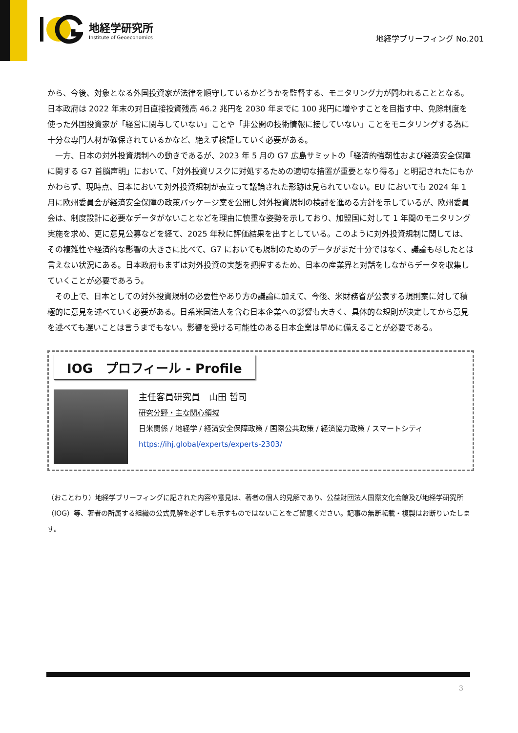地経学研究所
Institute of Geoeconomics
地経学ブリーフィング No.201
から、今後、対象となる外国投資家が法律を順守しているかどうかを監督する、モニタリング力が問われることとなる。日本政府は 2022 年末の対日直接投資残高 46.2 兆円を 2030 年までに 100 兆円に増やすことを目指す中、免除制度を使った外国投資家が「経営に関与していない」ことや「非公開の技術情報に接していない」ことをモニタリングする為に十分な専門人材が確保されているかなど、絶えず検証していく必要がある。
一方、日本の対外投資規制への動きであるが、2023 年 5 月の G7 広島サミットの「経済的強靭性および経済安全保障に関する G7 首脳声明」において、「対外投資リスクに対処するための適切な措置が重要となり得る」と明記されたにもかかわらず、現時点、日本において対外投資規制が表立って議論された形跡は見られていない。EU においても 2024 年 1 月に欧州委員会が経済安全保障の政策パッケージ案を公開し対外投資規制の検討を進める方針を示しているが、欧州委員会は、制度設計に必要なデータがないことなどを理由に慎重な姿勢を示しており、加盟国に対して 1 年間のモニタリング実施を求め、更に意見公募などを経て、2025 年秋に評価結果を出すとしている。このように対外投資規制に関しては、その複雑性や経済的な影響の大きさに比べて、G7 においても規制のためのデータがまだ十分ではなく、議論も尽したとは言えない状況にある。日本政府もまずは対外投資の実態を把握するため、日本の産業界と対話をしながらデータを収集していくことが必要であろう。
その上で、日本としての対外投資規制の必要性やあり方の議論に加えて、今後、米財務省が公表する規則案に対して積極的に意見を述べていく必要がある。日系米国法人を含む日本企業への影響も大きく、具体的な規則が決定してから意見を述べても遅いことは言うまでもない。影響を受ける可能性のある日本企業は早めに備えることが必要である。
IOG　プロフィール - Profile
主任客員研究員　山田 哲司
研究分野・主な関心領域
日米関係 / 地経学 / 経済安全保障政策 / 国際公共政策 / 経済協力政策 / スマートシティ
https://ihj.global/experts/experts-2303/
（おことわり）地経学ブリーフィングに記された内容や意見は、著者の個人的見解であり、公益財団法人国際文化会館及び地経学研究所（IOG）等、著者の所属する組織の公式見解を必ずしも示すものではないことをご留意ください。記事の無断転載・複製はお断りいたします。
3